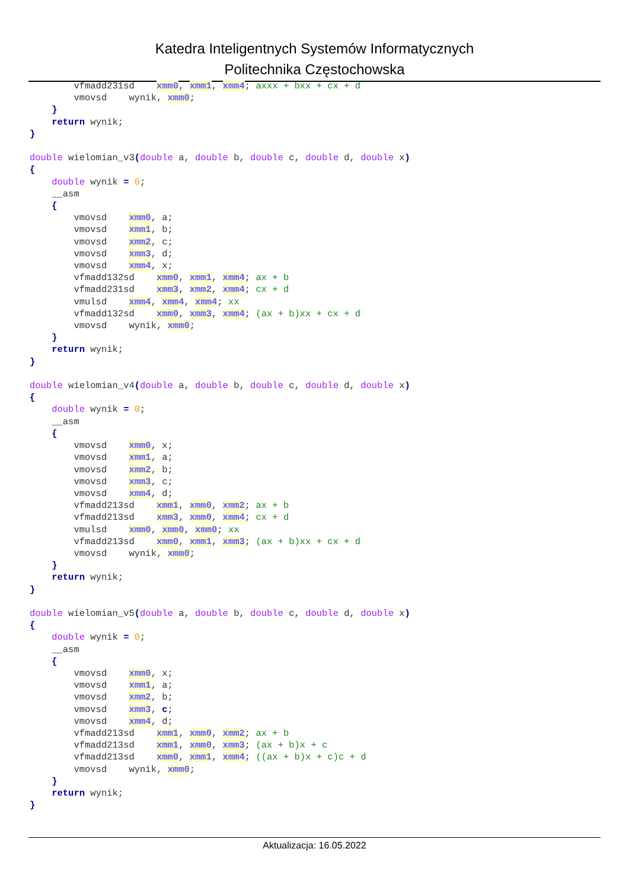Katedra Inteligentnych Systemów Informatycznych
Politechnika Częstochowska
        vfmadd231sd    xmm0, xmm1, xmm4; axxx + bxx + cx + d
        vmovsd    wynik, xmm0;
    }
    return wynik;
}

double wielomian_v3(double a, double b, double c, double d, double x)
{
    double wynik = 0;
    __asm
    {
        vmovsd    xmm0, a;
        vmovsd    xmm1, b;
        vmovsd    xmm2, c;
        vmovsd    xmm3, d;
        vmovsd    xmm4, x;
        vfmadd132sd    xmm0, xmm1, xmm4; ax + b
        vfmadd231sd    xmm3, xmm2, xmm4; cx + d
        vmulsd    xmm4, xmm4, xmm4; xx
        vfmadd132sd    xmm0, xmm3, xmm4; (ax + b)xx + cx + d
        vmovsd    wynik, xmm0;
    }
    return wynik;
}

double wielomian_v4(double a, double b, double c, double d, double x)
{
    double wynik = 0;
    __asm
    {
        vmovsd    xmm0, x;
        vmovsd    xmm1, a;
        vmovsd    xmm2, b;
        vmovsd    xmm3, c;
        vmovsd    xmm4, d;
        vfmadd213sd    xmm1, xmm0, xmm2; ax + b
        vfmadd213sd    xmm3, xmm0, xmm4; cx + d
        vmulsd    xmm0, xmm0, xmm0; xx
        vfmadd213sd    xmm0, xmm1, xmm3; (ax + b)xx + cx + d
        vmovsd    wynik, xmm0;
    }
    return wynik;
}

double wielomian_v5(double a, double b, double c, double d, double x)
{
    double wynik = 0;
    __asm
    {
        vmovsd    xmm0, x;
        vmovsd    xmm1, a;
        vmovsd    xmm2, b;
        vmovsd    xmm3, c;
        vmovsd    xmm4, d;
        vfmadd213sd    xmm1, xmm0, xmm2; ax + b
        vfmadd213sd    xmm1, xmm0, xmm3; (ax + b)x + c
        vfmadd213sd    xmm0, xmm1, xmm4; ((ax + b)x + c)c + d
        vmovsd    wynik, xmm0;
    }
    return wynik;
}
Aktualizacja: 16.05.2022